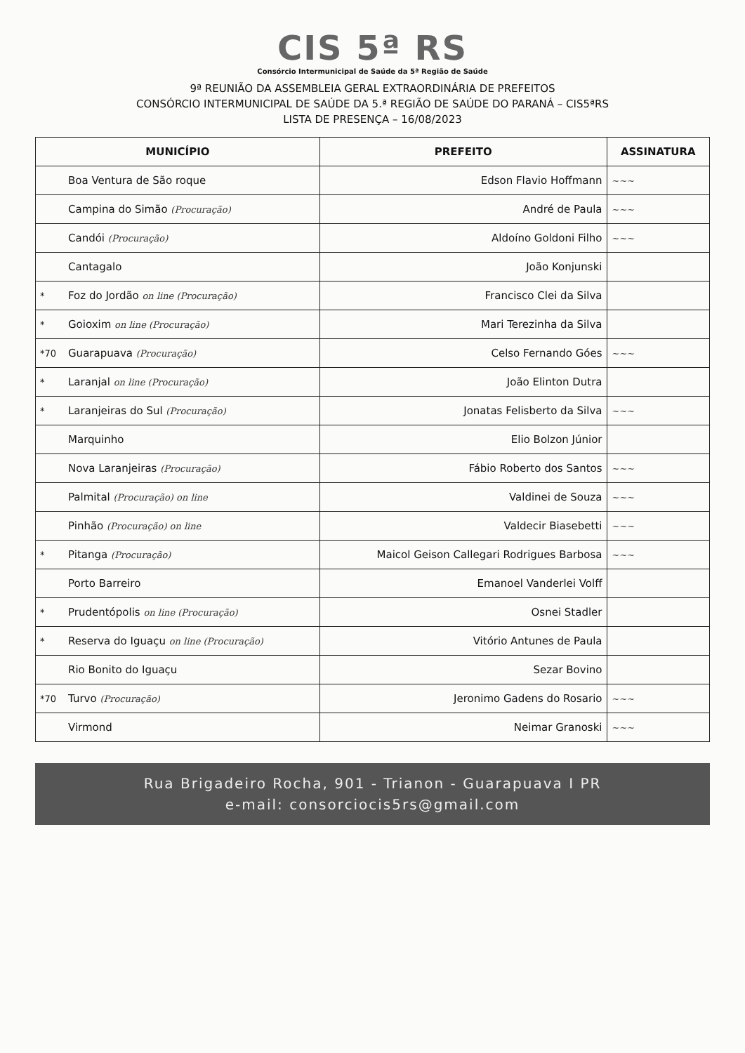CIS 5ª RS
Consórcio Intermunicipal de Saúde da 5ª Região de Saúde
9ª REUNIÃO DA ASSEMBLEIA GERAL EXTRAORDINÁRIA DE PREFEITOS
CONSÓRCIO INTERMUNICIPAL DE SAÚDE DA 5.ª REGIÃO DE SAÚDE DO PARANÁ – CIS5ªRS
LISTA DE PRESENÇA – 16/08/2023
| MUNICÍPIO | PREFEITO | ASSINATURA |
| --- | --- | --- |
| Boa Ventura de São roque | Edson Flavio Hoffmann | ~~~ |
| Campina do Simão (Procuração) | André de Paula | ~~~ |
| Candói (Procuração) | Aldoíno Goldoni Filho | ~~~ |
| Cantagalo | João Konjunski | |
| * Foz do Jordão on line (Procuração) | Francisco Clei da Silva | |
| * Goioxim on line (Procuração) | Mari Terezinha da Silva | |
| *70 Guarapuava (Procuração) | Celso Fernando Góes | ~~~ |
| * Laranjal on line (Procuração) | João Elinton Dutra | |
| * Laranjeiras do Sul (Procuração) | Jonatas Felisberto da Silva | ~~~ |
| Marquinho | Elio Bolzon Júnior | |
| Nova Laranjeiras (Procuração) | Fábio Roberto dos Santos | ~~~ |
| Palmital (Procuração) on line | Valdinei de Souza | ~~~ |
| Pinhão (Procuração) on line | Valdecir Biasebetti | ~~~ |
| * Pitanga (Procuração) | Maicol Geison Callegari Rodrigues Barbosa | ~~~ |
| Porto Barreiro | Emanoel Vanderlei Volff | |
| * Prudentópolis on line (Procuração) | Osnei Stadler | |
| * Reserva do Iguaçu on line (Procuração) | Vitório Antunes de Paula | |
| Rio Bonito do Iguaçu | Sezar Bovino | |
| *70 Turvo (Procuração) | Jeronimo Gadens do Rosario | ~~~ |
| Virmond | Neimar Granoski | ~~~ |
Rua Brigadeiro Rocha, 901 - Trianon - Guarapuava I PR
e-mail: consorciocis5rs@gmail.com